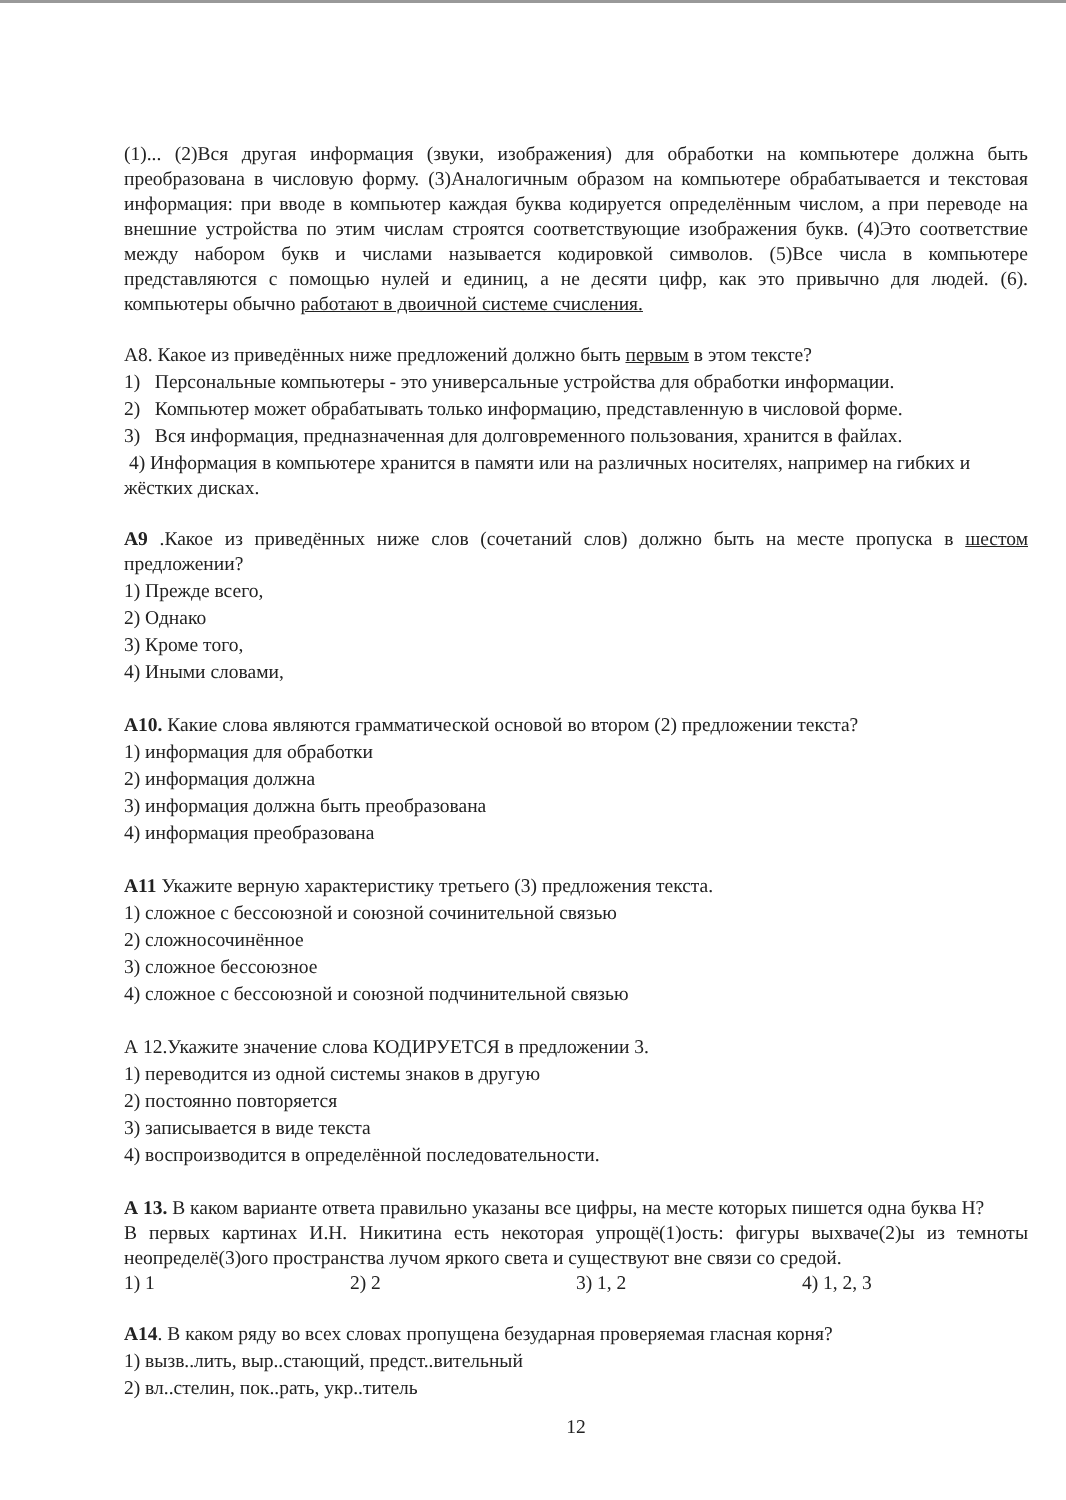(1)... (2)Вся другая информация (звуки, изображения) для обработки на компьютере должна быть преобразована в числовую форму. (3)Аналогичным образом на компьютере обрабатывается и текстовая информация: при вводе в компьютер каждая буква кодируется определённым числом, а при переводе на внешние устройства по этим числам строятся соответствующие изображения букв. (4)Это соответствие между набором букв и числами называется кодировкой символов. (5)Все числа в компьютере представляются с помощью нулей и единиц, а не десяти цифр, как это привычно для людей. (6). компьютеры обычно работают в двоичной системе счисления.
А8. Какое из приведённых ниже предложений должно быть первым в этом тексте?
1) Персональные компьютеры - это универсальные устройства для обработки информации.
2) Компьютер может обрабатывать только информацию, представленную в числовой форме.
3) Вся информация, предназначенная для долговременного пользования, хранится в файлах.
4) Информация в компьютере хранится в памяти или на различных носителях, например на гибких и жёстких дисках.
А9 .Какое из приведённых ниже слов (сочетаний слов) должно быть на месте пропуска в шестом предложении?
1) Прежде всего,
2) Однако
3) Кроме того,
4) Иными словами,
А10. Какие слова являются грамматической основой во втором (2) предложении текста?
1) информация для обработки
2) информация должна
3) информация должна быть преобразована
4) информация преобразована
А11 Укажите верную характеристику третьего (3) предложения текста.
1) сложное с бессоюзной и союзной сочинительной связью
2) сложносочинённое
3) сложное бессоюзное
4) сложное с бессоюзной и союзной подчинительной связью
А 12.Укажите значение слова КОДИРУЕТСЯ в предложении 3.
1) переводится из одной системы знаков в другую
2) постоянно повторяется
3) записывается в виде текста
4) воспроизводится в определённой последовательности.
А 13. В каком варианте ответа правильно указаны все цифры, на месте которых пишется одна буква Н?
В первых картинах И.Н. Никитина есть некоторая упрощё(1)ость: фигуры выхваче(2)ы из темноты неопределё(3)ого пространства лучом яркого света и существуют вне связи со средой.
1) 1 2) 2 3) 1, 2 4) 1, 2, 3
А14. В каком ряду во всех словах пропущена безударная проверяемая гласная корня?
1) вызв..лить, выр..стающий, предст..вительный
2) вл..стелин, пок..рать, укр..титель
12